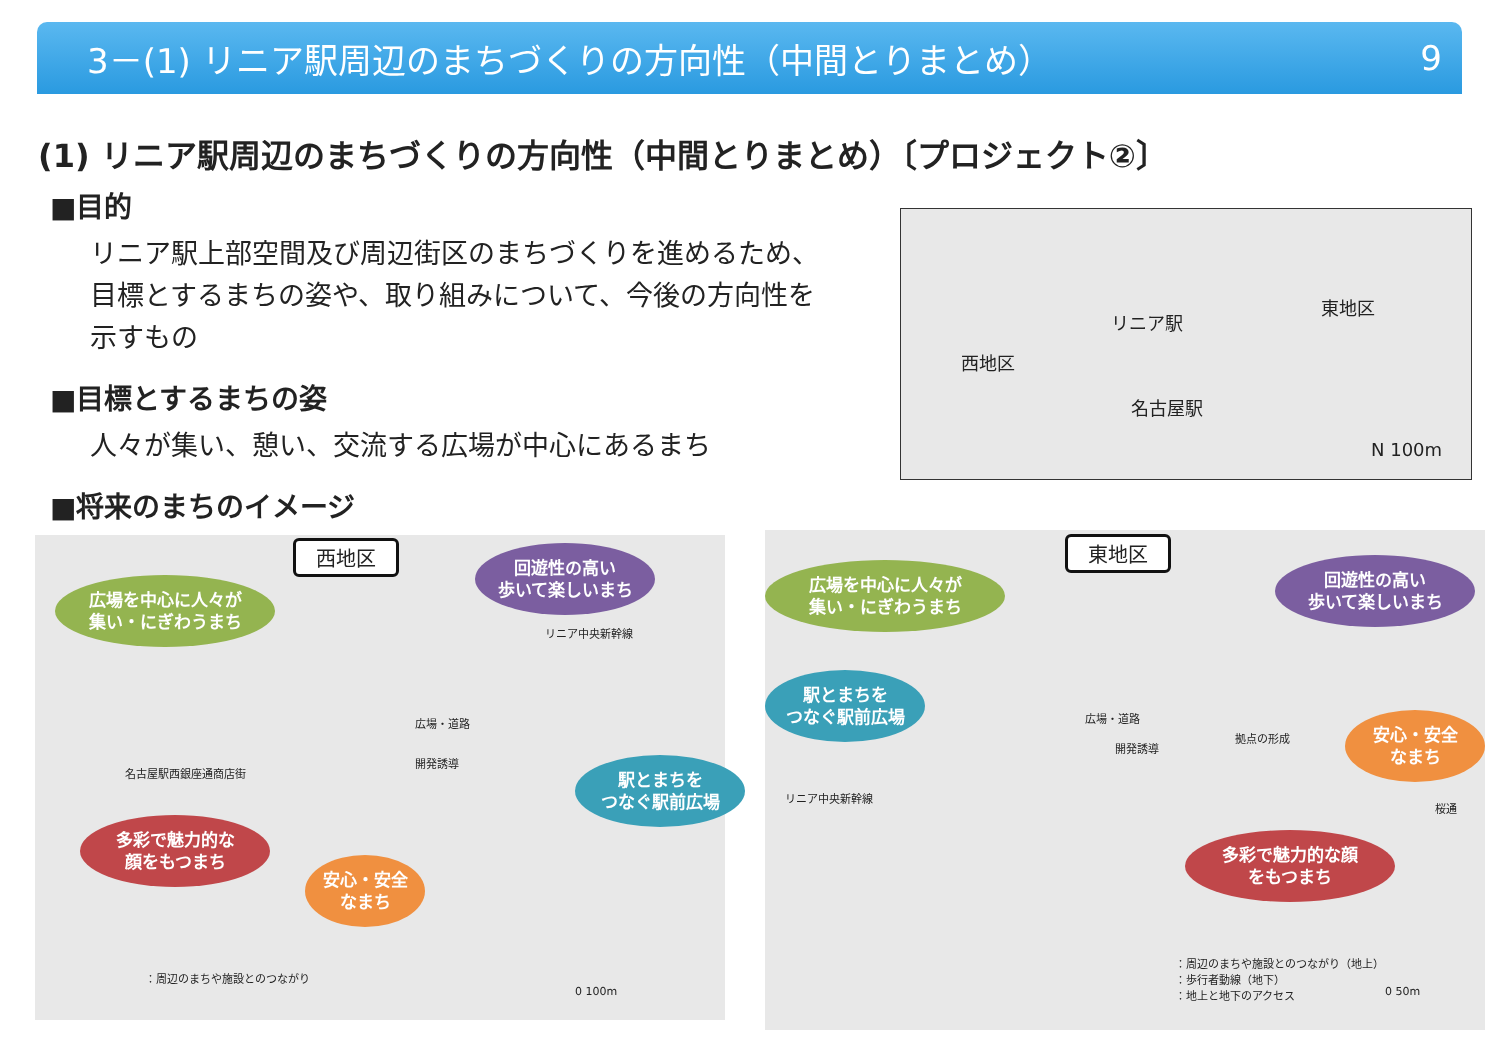3－(1) リニア駅周辺のまちづくりの方向性（中間とりまとめ） 9
(1) リニア駅周辺のまちづくりの方向性（中間とりまとめ）〔プロジェクト②〕
■目的
リニア駅上部空間及び周辺街区のまちづくりを進めるため、目標とするまちの姿や、取り組みについて、今後の方向性を示すもの
■目標とするまちの姿
人々が集い、憩い、交流する広場が中心にあるまち
■将来のまちのイメージ
西地区
リニア駅
東地区
名古屋駅
N 100m
西地区
広場を中心に人々が
集い・にぎわうまち
回遊性の高い
歩いて楽しいまち
駅とまちを
つなぐ駅前広場
多彩で魅力的な
顔をもつまち
安心・安全
なまち
名古屋駅西銀座通商店街
開発誘導
広場・道路
リニア中央新幹線
：周辺のまちや施設とのつながり
0 100m
東地区
広場を中心に人々が
集い・にぎわうまち
回遊性の高い
歩いて楽しいまち
駅とまちを
つなぐ駅前広場
安心・安全
なまち
多彩で魅力的な顔
をもつまち
広場・道路
開発誘導
拠点の形成
リニア中央新幹線
桜通
：周辺のまちや施設とのつながり（地上）
：歩行者動線（地下）
：地上と地下のアクセス 0 50m